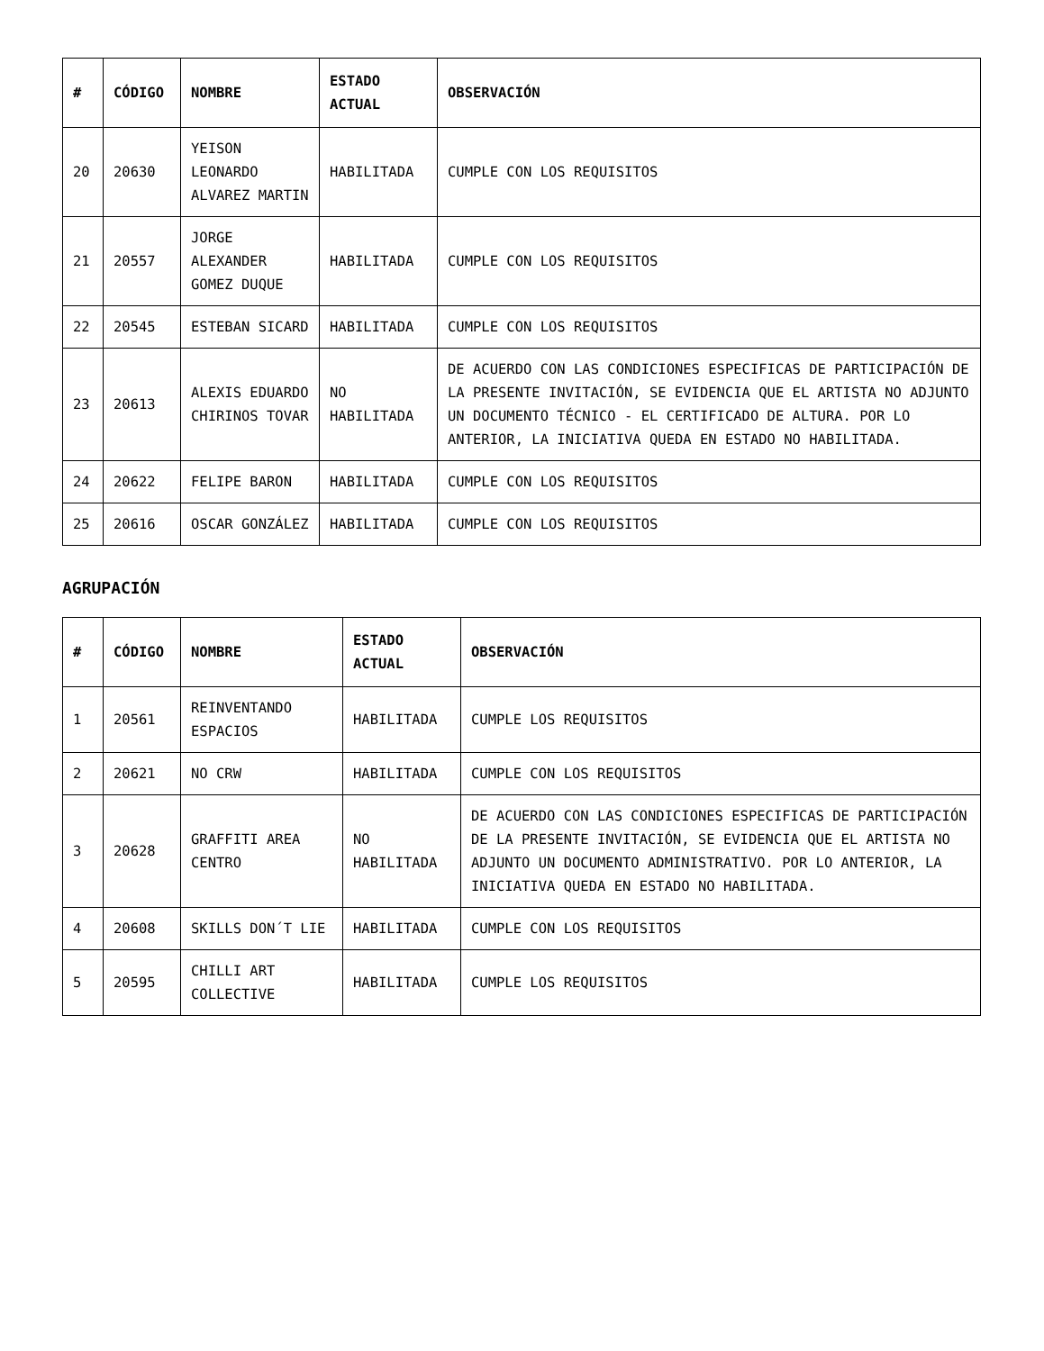| # | CÓDIGO | NOMBRE | ESTADO ACTUAL | OBSERVACIÓN |
| --- | --- | --- | --- | --- |
| 20 | 20630 | YEISON LEONARDO ALVAREZ MARTIN | HABILITADA | CUMPLE CON LOS REQUISITOS |
| 21 | 20557 | JORGE ALEXANDER GOMEZ DUQUE | HABILITADA | CUMPLE CON LOS REQUISITOS |
| 22 | 20545 | ESTEBAN SICARD | HABILITADA | CUMPLE CON LOS REQUISITOS |
| 23 | 20613 | ALEXIS EDUARDO CHIRINOS TOVAR | NO HABILITADA | DE ACUERDO CON LAS CONDICIONES ESPECIFICAS DE PARTICIPACIÓN DE LA PRESENTE INVITACIÓN, SE EVIDENCIA QUE EL ARTISTA NO ADJUNTO UN DOCUMENTO TÉCNICO - EL CERTIFICADO DE ALTURA. POR LO ANTERIOR, LA INICIATIVA QUEDA EN ESTADO NO HABILITADA. |
| 24 | 20622 | FELIPE BARON | HABILITADA | CUMPLE CON LOS REQUISITOS |
| 25 | 20616 | OSCAR GONZÁLEZ | HABILITADA | CUMPLE CON LOS REQUISITOS |
AGRUPACIÓN
| # | CÓDIGO | NOMBRE | ESTADO ACTUAL | OBSERVACIÓN |
| --- | --- | --- | --- | --- |
| 1 | 20561 | REINVENTANDO ESPACIOS | HABILITADA | CUMPLE LOS REQUISITOS |
| 2 | 20621 | NO CRW | HABILITADA | CUMPLE CON LOS REQUISITOS |
| 3 | 20628 | GRAFFITI AREA CENTRO | NO HABILITADA | DE ACUERDO CON LAS CONDICIONES ESPECIFICAS DE PARTICIPACIÓN DE LA PRESENTE INVITACIÓN, SE EVIDENCIA QUE EL ARTISTA NO ADJUNTO UN DOCUMENTO ADMINISTRATIVO. POR LO ANTERIOR, LA INICIATIVA QUEDA EN ESTADO NO HABILITADA. |
| 4 | 20608 | SKILLS DON´T LIE | HABILITADA | CUMPLE CON LOS REQUISITOS |
| 5 | 20595 | CHILLI ART COLLECTIVE | HABILITADA | CUMPLE LOS REQUISITOS |